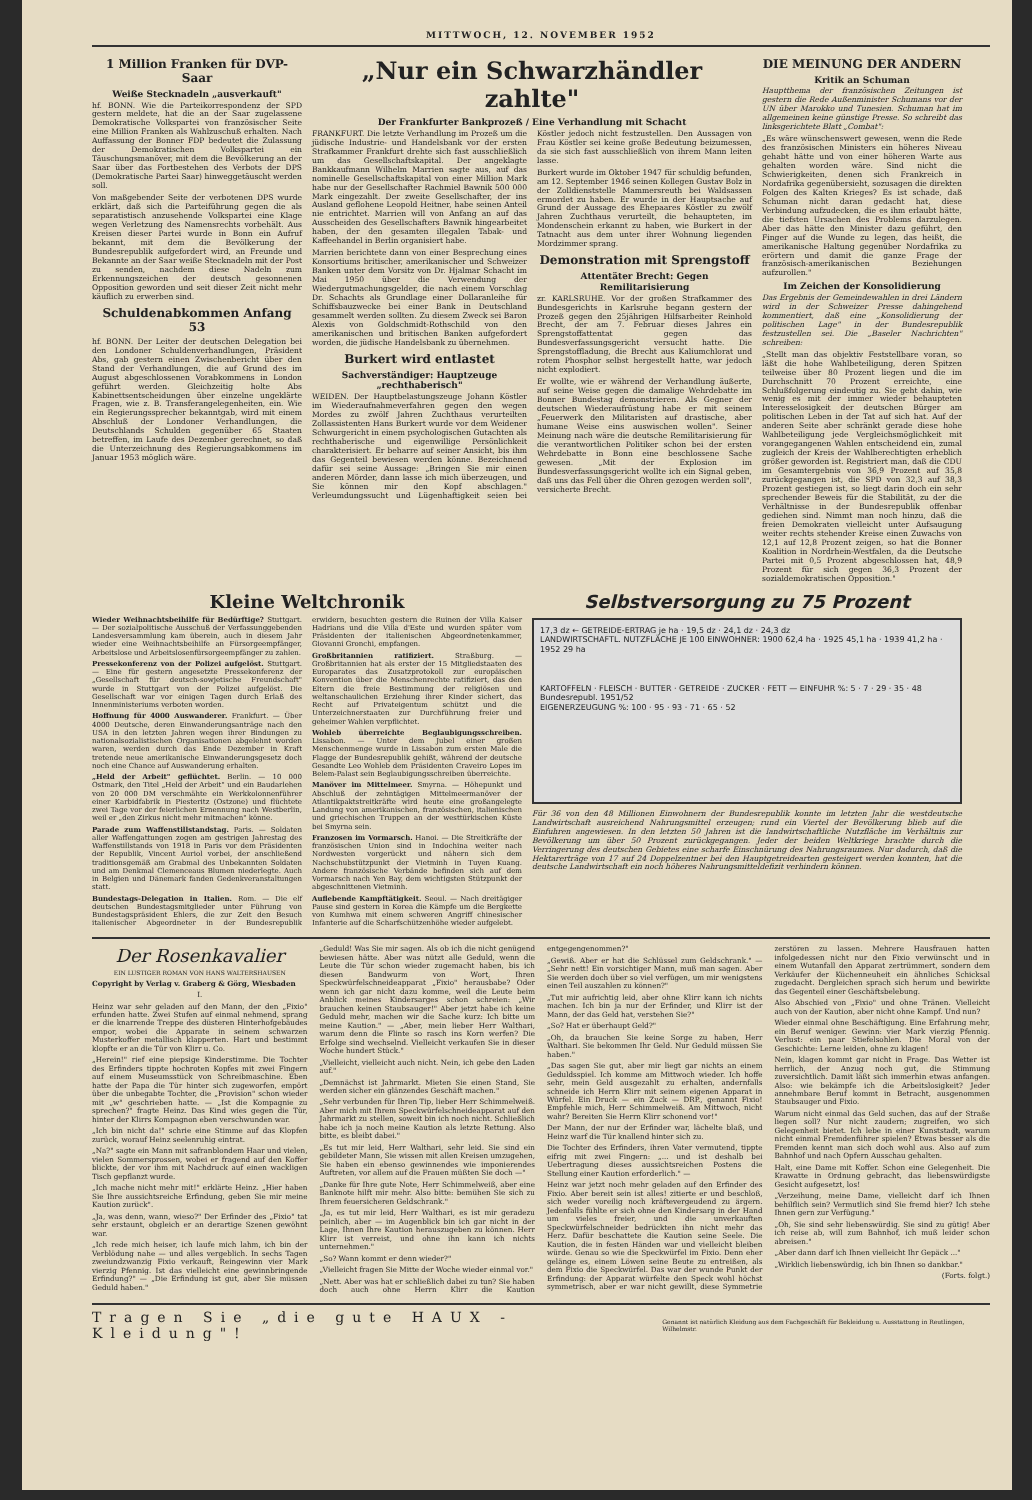MITTWOCH, 12. NOVEMBER 1952
1 Million Franken für DVP-Saar
Weiße Stecknadeln „ausverkauft"
hf. BONN. Wie die Parteikorrespondenz der SPD gestern meldete, hat die an der Saar zugelassene Demokratische Volkspartei von französischer Seite eine Million Franken als Wahlzuschuß erhalten. Nach Auffassung der Bonner FDP bedeutet die Zulassung der Demokratischen Volkspartei ein Täuschungsmanöver, mit dem die Bevölkerung an der Saar über das Fortbestehen des Verbots der DPS (Demokratische Partei Saar) hinweggetäuscht werden soll.
Von maßgebender Seite der verbotenen DPS wurde erklärt, daß sich die Parteiführung gegen die als separatistisch anzusehende Volkspartei eine Klage wegen Verletzung des Namensrechts vorbehält. Aus Kreisen dieser Partei wurde in Bonn ein Aufruf bekannt, mit dem die Bevölkerung der Bundesrepublik aufgefordert wird, an Freunde und Bekannte an der Saar weiße Stecknadeln mit der Post zu senden, nachdem diese Nadeln zum Erkennungszeichen der deutsch gesonnenen Opposition geworden und seit dieser Zeit nicht mehr käuflich zu erwerben sind.
Schuldenabkommen Anfang 53
hf. BONN. Der Leiter der deutschen Delegation bei den Londoner Schuldenverhandlungen, Präsident Abs, gab gestern einen Zwischenbericht über den Stand der Verhandlungen, die auf Grund des im August abgeschlossenen Vorabkommens in London geführt werden. Gleichzeitig holte Abs Kabinettsentscheidungen über einzelne ungeklärte Fragen, wie z. B. Transferangelegenheiten, ein. Wie ein Regierungssprecher bekanntgab, wird mit einem Abschluß der Londoner Verhandlungen, die Deutschlands Schulden gegenüber 65 Staaten betreffen, im Laufe des Dezember gerechnet, so daß die Unterzeichnung des Regierungsabkommens im Januar 1953 möglich wäre.
„Nur ein Schwarzhändler zahlte"
Der Frankfurter Bankprozeß / Eine Verhandlung mit Schacht
FRANKFURT. Die letzte Verhandlung im Prozeß um die jüdische Industrie- und Handelsbank vor der ersten Strafkammer Frankfurt drehte sich fast ausschließlich um das Gesellschaftskapital. Der angeklagte Bankkaufmann Wilhelm Marrien sagte aus, auf das nominelle Gesellschaftskapital von einer Million Mark habe nur der Gesellschafter Rachmiel Bawnik 500 000 Mark eingezahlt. Der zweite Gesellschafter, der ins Ausland geflohene Leopold Heitner, habe seinen Anteil nie entrichtet. Marrien will von Anfang an auf das Ausscheiden des Gesellschafters Bawnik hingearbeitet haben, der den gesamten illegalen Tabak- und Kaffeehandel in Berlin organisiert habe.
Marrien berichtete dann von einer Besprechung eines Konsortiums britischer, amerikanischer und Schweizer Banken unter dem Vorsitz von Dr. Hjalmar Schacht im Mai 1950 über die Verwendung der Wiedergutmachungsgelder, die nach einem Vorschlag Dr. Schachts als Grundlage einer Dollaranleihe für Schiffsbauzwecke bei einer Bank in Deutschland gesammelt werden sollten. Zu diesem Zweck sei Baron Alexis von Goldschmidt-Rothschild von den amerikanischen und britischen Banken aufgefordert worden, die jüdische Handelsbank zu übernehmen.
Burkert wird entlastet
Sachverständiger: Hauptzeuge „rechthaberisch"
WEIDEN. Der Hauptbelastungszeuge Johann Köstler im Wiederaufnahmeverfahren gegen den wegen Mordes zu zwölf Jahren Zuchthaus verurteilten Zollassistenten Hans Burkert wurde vor dem Weidener Schwurgericht in einem psychologischen Gutachten als rechthaberische und eigenwillige Persönlichkeit charakterisiert. Er beharre auf seiner Ansicht, bis ihm das Gegenteil bewiesen werden könne. Bezeichnend dafür sei seine Aussage: „Bringen Sie mir einen anderen Mörder, dann lasse ich mich überzeugen, und Sie können mir den Kopf abschlagen." Verleumdungssucht und Lügenhaftigkeit seien bei Köstler jedoch nicht festzustellen. Den Aussagen von Frau Köstler sei keine große Bedeutung beizumessen, da sie sich fast ausschließlich von ihrem Mann leiten lasse.
Burkert wurde im Oktober 1947 für schuldig befunden, am 12. September 1946 seinen Kollegen Gustav Bolz in der Zolldienststelle Mammersreuth bei Waldsassen ermordet zu haben. Er wurde in der Hauptsache auf Grund der Aussage des Ehepaares Köstler zu zwölf Jahren Zuchthaus verurteilt, die behaupteten, im Mondenschein erkannt zu haben, wie Burkert in der Tatnacht aus dem unter ihrer Wohnung liegenden Mordzimmer sprang.
Demonstration mit Sprengstoff
Attentäter Brecht: Gegen Remilitarisierung
zr. KARLSRUHE. Vor der großen Strafkammer des Bundesgerichts in Karlsruhe begann gestern der Prozeß gegen den 25jährigen Hilfsarbeiter Reinhold Brecht, der am 7. Februar dieses Jahres ein Sprengstoffattentat gegen das Bundesverfassungsgericht versucht hatte. Die Sprengstoffladung, die Brecht aus Kaliumchlorat und rotem Phosphor selbst hergestellt hatte, war jedoch nicht explodiert.
Er wollte, wie er während der Verhandlung äußerte, auf seine Weise gegen die damalige Wehrdebatte im Bonner Bundestag demonstrieren. Als Gegner der deutschen Wiederaufrüstung habe er mit seinem „Feuerwerk den Militaristen auf drastische, aber humane Weise eins auswischen wollen". Seiner Meinung nach wäre die deutsche Remilitarisierung für die verantwortlichen Politiker schon bei der ersten Wehrdebatte in Bonn eine beschlossene Sache gewesen. „Mit der Explosion im Bundesverfassungsgericht wollte ich ein Signal geben, daß uns das Fell über die Ohren gezogen werden soll", versicherte Brecht.
DIE MEINUNG DER ANDERN
Kritik an Schuman
Hauptthema der französischen Zeitungen ist gestern die Rede Außenminister Schumans vor der UN über Marokko und Tunesien. Schuman hat im allgemeinen keine günstige Presse. So schreibt das linksgerichtete Blatt „Combat":
„Es wäre wünschenswert gewesen, wenn die Rede des französischen Ministers ein höheres Niveau gehabt hätte und von einer höheren Warte aus gehalten worden wäre. Sind nicht die Schwierigkeiten, denen sich Frankreich in Nordafrika gegenübersieht, sozusagen die direkten Folgen des Kalten Krieges? Es ist schade, daß Schuman nicht daran gedacht hat, diese Verbindung aufzudecken, die es ihm erlaubt hätte, die tiefsten Ursachen des Problems darzulegen. Aber das hätte den Minister dazu geführt, den Finger auf die Wunde zu legen, das heißt, die amerikanische Haltung gegenüber Nordafrika zu erörtern und damit die ganze Frage der französisch-amerikanischen Beziehungen aufzurollen."
Im Zeichen der Konsolidierung
Das Ergebnis der Gemeindewahlen in drei Ländern wird in der Schweizer Presse dahingehend kommentiert, daß eine „Konsolidierung der politischen Lage" in der Bundesrepublik festzustellen sei. Die „Baseler Nachrichten" schreiben:
„Stellt man das objektiv Feststellbare voran, so läßt die hohe Wahlbeteiligung, deren Spitzen teilweise über 80 Prozent liegen und die im Durchschnitt 70 Prozent erreichte, eine Schlußfolgerung eindeutig zu. Sie geht dahin, wie wenig es mit der immer wieder behaupteten Interesselosigkeit der deutschen Bürger am politischen Leben in der Tat auf sich hat. Auf der anderen Seite aber schränkt gerade diese hohe Wahlbeteiligung jede Vergleichsmöglichkeit mit vorangegangenen Wahlen entscheidend ein, zumal zugleich der Kreis der Wahlberechtigten erheblich größer geworden ist. Registriert man, daß die CDU im Gesamtergebnis von 36,9 Prozent auf 35,8 zurückgegangen ist, die SPD von 32,3 auf 38,3 Prozent gestiegen ist, so liegt darin doch ein sehr sprechender Beweis für die Stabilität, zu der die Verhältnisse in der Bundesrepublik offenbar gediehen sind. Nimmt man noch hinzu, daß die freien Demokraten vielleicht unter Aufsaugung weiter rechts stehender Kreise einen Zuwachs von 12,1 auf 12,8 Prozent zeigen, so hat die Bonner Koalition in Nordrhein-Westfalen, da die Deutsche Partei mit 0,5 Prozent abgeschlossen hat, 48,9 Prozent für sich gegen 36,3 Prozent der sozialdemokratischen Opposition."
Kleine Weltchronik
Wieder Weihnachtsbeihilfe für Bedürftige? Stuttgart. — Der sozialpolitische Ausschuß der Verfassunggebenden Landesversammlung kam überein, auch in diesem Jahr wieder eine Weihnachtsbeihilfe an Fürsorgeempfänger, Arbeitslose und Arbeitslosenfürsorgeempfänger zu zahlen.
Pressekonferenz von der Polizei aufgelöst. Stuttgart. — Eine für gestern angesetzte Pressekonferenz der „Gesellschaft für deutsch-sowjetische Freundschaft" wurde in Stuttgart von der Polizei aufgelöst. Die Gesellschaft war vor einigen Tagen durch Erlaß des Innenministeriums verboten worden.
Hoffnung für 4000 Auswanderer. Frankfurt. — Über 4000 Deutsche, deren Einwanderungsanträge nach den USA in den letzten Jahren wegen ihrer Bindungen zu nationalsozialistischen Organisationen abgelehnt worden waren, werden durch das Ende Dezember in Kraft tretende neue amerikanische Einwanderungsgesetz doch noch eine Chance auf Auswanderung erhalten.
„Held der Arbeit" geflüchtet. Berlin. — 10 000 Ostmark, den Titel „Held der Arbeit" und ein Baudarlehen von 20 000 DM verschmähte ein Werkkolonnenführer einer Karbidfabrik in Piesteritz (Ostzone) und flüchtete zwei Tage vor der feierlichen Ernennung nach Westberlin, weil er „den Zirkus nicht mehr mitmachen" könne.
Parade zum Waffenstillstandstag. Paris. — Soldaten aller Waffengattungen zogen am gestrigen Jahrestag des Waffenstillstands von 1918 in Paris vor dem Präsidenten der Republik, Vincent Auriol vorbei, der anschließend traditionsgemäß am Grabmal des Unbekannten Soldaten und am Denkmal Clemenceaus Blumen niederlegte. Auch in Belgien und Dänemark fanden Gedenkveranstaltungen statt.
Bundestags-Delegation in Italien. Rom. — Die elf deutschen Bundestagsmitglieder unter Führung von Bundestagspräsident Ehlers, die zur Zeit den Besuch italienischer Abgeordneter in der Bundesrepublik erwidern, besuchten gestern die Ruinen der Villa Kaiser Hadrians und die Villa d'Este und wurden später vom Präsidenten der italienischen Abgeordnetenkammer, Giovanni Gronchi, empfangen.
Großbritannien ratifiziert. Straßburg. — Großbritannien hat als erster der 15 Mitgliedstaaten des Europarates das Zusatzprotokoll zur europäischen Konvention über die Menschenrechte ratifiziert, das den Eltern die freie Bestimmung der religiösen und weltanschaulichen Erziehung ihrer Kinder sichert, das Recht auf Privateigentum schützt und die Unterzeichnerstaaten zur Durchführung freier und geheimer Wahlen verpflichtet.
Wohleb überreichte Beglaubigungsschreiben. Lissabon. — Unter dem Jubel einer großen Menschenmenge wurde in Lissabon zum ersten Male die Flagge der Bundesrepublik gehißt, während der deutsche Gesandte Leo Wohleb dem Präsidenten Craveiro Lopes im Belem-Palast sein Beglaubigungsschreiben überreichte.
Manöver im Mittelmeer. Smyrna. — Höhepunkt und Abschluß der zehntägigen Mittelmeermanöver der Atlantikpaktstreitkräfte wird heute eine großangelegte Landung von amerikanischen, französischen, italienischen und griechischen Truppen an der westtürkischen Küste bei Smyrna sein.
Franzosen im Vormarsch. Hanoi. — Die Streitkräfte der französischen Union sind in Indochina weiter nach Nordwesten vorgerückt und nähern sich dem Nachschubstützpunkt der Vietminh in Tuyen Kuang. Andere französische Verbände befinden sich auf dem Vormarsch nach Yen Bay, dem wichtigsten Stützpunkt der abgeschnittenen Vietminh.
Auflebende Kampftätigkeit. Seoul. — Nach dreitägiger Pause sind gestern in Korea die Kämpfe um die Bergkette von Kumhwa mit einem schweren Angriff chinesischer Infanterie auf die Scharfschützenhöhe wieder aufgelebt.
Selbstversorgung zu 75 Prozent
17,3 dz ← GETREIDE-ERTRAG je ha · 19,5 dz · 24,1 dz · 24,3 dz
LANDWIRTSCHAFTL. NUTZFLÄCHE JE 100 EINWOHNER: 1900 62,4 ha · 1925 45,1 ha · 1939 41,2 ha · 1952 29 ha
KARTOFFELN · FLEISCH · BUTTER · GETREIDE · ZUCKER · FETT — EINFUHR %: 5 · 7 · 29 · 35 · 48
Bundesrepubl. 1951/52
EIGENERZEUGUNG %: 100 · 95 · 93 · 71 · 65 · 52
Für 36 von den 48 Millionen Einwohnern der Bundesrepublik konnte im letzten Jahr die westdeutsche Landwirtschaft ausreichend Nahrungsmittel erzeugen; rund ein Viertel der Bevölkerung blieb auf die Einfuhren angewiesen. In den letzten 50 Jahren ist die landwirtschaftliche Nutzfläche im Verhältnis zur Bevölkerung um über 50 Prozent zurückgegangen. Jeder der beiden Weltkriege brachte durch die Verringerung des deutschen Gebietes eine scharfe Einschnürung des Nahrungsraumes. Nur dadurch, daß die Hektarerträge von 17 auf 24 Doppelzentner bei den Hauptgetreidearten gesteigert werden konnten, hat die deutsche Landwirtschaft ein noch höheres Nahrungsmitteldefizit verhindern können.
Der Rosenkavalier
EIN LUSTIGER ROMAN VON HANS WALTERSHAUSEN
Copyright by Verlag v. Graberg & Görg, Wiesbaden
I.
Heinz war sehr geladen auf den Mann, der den „Fixio" erfunden hatte. Zwei Stufen auf einmal nehmend, sprang er die knarrende Treppe des düsteren Hinterhofgebäudes empor, wobei die Apparate in seinem schwarzen Musterkoffer metallisch klapperten. Hart und bestimmt klopfte er an die Tür von Klirr u. Co.
„Herein!" rief eine piepsige Kinderstimme. Die Tochter des Erfinders tippte hochroten Kopfes mit zwei Fingern auf einem Museumsstück von Schreibmaschine. Eben hatte der Papa die Tür hinter sich zugeworfen, empört über die unbegabte Tochter, die „Provision" schon wieder mit „w" geschrieben hatte. — „Ist die Kompagnie zu sprechen?" fragte Heinz. Das Kind wies gegen die Tür, hinter der Klirrs Kompagnon eben verschwunden war.
„Ich bin nicht da!" schrie eine Stimme auf das Klopfen zurück, worauf Heinz seelenruhig eintrat.
„Na?" sagte ein Mann mit safranblondem Haar und vielen, vielen Sommersprossen, wobei er fragend auf den Koffer blickte, der vor ihm mit Nachdruck auf einen wackligen Tisch gepflanzt wurde.
„Ich mache nicht mehr mit!" erklärte Heinz. „Hier haben Sie Ihre aussichtsreiche Erfindung, geben Sie mir meine Kaution zurück".
„Ja, was denn, wann, wieso?" Der Erfinder des „Fixio" tat sehr erstaunt, obgleich er an derartige Szenen gewöhnt war.
„Ich rede mich heiser, ich laufe mich lahm, ich bin der Verblödung nahe — und alles vergeblich. In sechs Tagen zweiundzwanzig Fixio verkauft, Reingewinn vier Mark vierzig Pfennig. Ist das vielleicht eine gewinnbringende Erfindung?" — „Die Erfindung ist gut, aber Sie müssen Geduld haben."
„Geduld! Was Sie mir sagen. Als ob ich die nicht genügend bewiesen hätte. Aber was nützt alle Geduld, wenn die Leute die Tür schon wieder zugemacht haben, bis ich diesen Bandwurm von Wort, Ihren Speckwürfelschneideapparat „Fixio" herausbabe? Oder wenn ich gar nicht dazu komme, weil die Leute beim Anblick meines Kindersarges schon schreien: „Wir brauchen keinen Staubsauger!" Aber jetzt habe ich keine Geduld mehr, machen wir die Sache kurz: Ich bitte um meine Kaution." — „Aber, mein lieber Herr Walthari, warum denn die Flinte so rasch ins Korn werfen? Die Erfolge sind wechselnd. Vielleicht verkaufen Sie in dieser Woche hundert Stück."
„Vielleicht, vielleicht auch nicht. Nein, ich gebe den Laden auf."
„Demnächst ist Jahrmarkt. Mieten Sie einen Stand, Sie werden sicher ein glänzendes Geschäft machen."
„Sehr verbunden für Ihren Tip, lieber Herr Schimmelweiß. Aber mich mit Ihrem Speckwürfelschneideapparat auf den Jahrmarkt zu stellen, soweit bin ich noch nicht. Schließlich habe ich ja noch meine Kaution als letzte Rettung. Also bitte, es bleibt dabei."
„Es tut mir leid, Herr Walthari, sehr leid. Sie sind ein gebildeter Mann, Sie wissen mit allen Kreisen umzugehen, Sie haben ein ebenso gewinnendes wie imponierendes Auftreten, vor allem auf die Frauen müßten Sie doch —"
„Danke für Ihre gute Note, Herr Schimmelweiß, aber eine Banknote hilft mir mehr. Also bitte: bemühen Sie sich zu Ihrem feuersicheren Geldschrank."
„Ja, es tut mir leid, Herr Walthari, es ist mir geradezu peinlich, aber — im Augenblick bin ich gar nicht in der Lage, Ihnen Ihre Kaution herauszugeben zu können. Herr Klirr ist verreist, und ohne ihn kann ich nichts unternehmen."
„So? Wann kommt er denn wieder?"
„Vielleicht fragen Sie Mitte der Woche wieder einmal vor."
„Nett. Aber was hat er schließlich dabei zu tun? Sie haben doch auch ohne Herrn Klirr die Kaution entgegengenommen?"
„Gewiß. Aber er hat die Schlüssel zum Geldschrank." — „Sehr nett! Ein vorsichtiger Mann, muß man sagen. Aber Sie werden doch über so viel verfügen, um mir wenigstens einen Teil auszahlen zu können?"
„Tut mir aufrichtig leid, aber ohne Klirr kann ich nichts machen. Ich bin ja nur der Erfinder, und Klirr ist der Mann, der das Geld hat, verstehen Sie?"
„So? Hat er überhaupt Geld?"
„Oh, da brauchen Sie keine Sorge zu haben, Herr Walthari. Sie bekommen Ihr Geld. Nur Geduld müssen Sie haben."
„Das sagen Sie gut, aber mir liegt gar nichts an einem Geduldsspiel. Ich komme am Mittwoch wieder. Ich hoffe sehr, mein Geld ausgezahlt zu erhalten, andernfalls schneide ich Herrn Klirr mit seinem eigenen Apparat in Würfel. Ein Druck — ein Zuck — DRP., genannt Fixio! Empfehle mich, Herr Schimmelweiß. Am Mittwoch, nicht wahr? Bereiten Sie Herrn Klirr schonend vor!"
Der Mann, der nur der Erfinder war, lächelte blaß, und Heinz warf die Tür knallend hinter sich zu.
Die Tochter des Erfinders, ihren Vater vermutend, tippte eifrig mit zwei Fingern: „... und ist deshalb bei Uebertragung dieses aussichtsreichen Postens die Stellung einer Kaution erforderlich." —
Heinz war jetzt noch mehr geladen auf den Erfinder des Fixio. Aber bereit sein ist alles! zitierte er und beschloß, sich weder voreilig noch kräftevergeudend zu ärgern. Jedenfalls fühlte er sich ohne den Kindersarg in der Hand um vieles freier, und die unverkauften Speckwürfelschneider bedrückten ihn nicht mehr das Herz. Dafür beschattete die Kaution seine Seele. Die Kaution, die in festen Händen war und vielleicht bleiben würde. Genau so wie die Speckwürfel im Fixio. Denn eher gelänge es, einem Löwen seine Beute zu entreißen, als dem Fixio die Speckwürfel. Das war der wunde Punkt der Erfindung: der Apparat würfelte den Speck wohl höchst symmetrisch, aber er war nicht gewillt, diese Symmetrie zerstören zu lassen. Mehrere Hausfrauen hatten infolgedessen nicht nur den Fixio verwünscht und in einem Wutanfall den Apparat zertrümmert, sondern dem Verkäufer der Küchenneuheit ein ähnliches Schicksal zugedacht. Dergleichen sprach sich herum und bewirkte das Gegenteil einer Geschäftsbelebung.
Also Abschied von „Fixio" und ohne Tränen. Vielleicht auch von der Kaution, aber nicht ohne Kampf. Und nun?
Wieder einmal ohne Beschäftigung. Eine Erfahrung mehr, ein Beruf weniger. Gewinn: vier Mark vierzig Pfennig. Verlust: ein paar Stiefelsohlen. Die Moral von der Geschichte: Lerne leiden, ohne zu klagen!
Nein, klagen kommt gar nicht in Frage. Das Wetter ist herrlich, der Anzug noch gut, die Stimmung zuversichtlich. Damit läßt sich immerhin etwas anfangen. Also: wie bekämpfe ich die Arbeitslosigkeit? Jeder annehmbare Beruf kommt in Betracht, ausgenommen Staubsauger und Fixio.
Warum nicht einmal das Geld suchen, das auf der Straße liegen soll? Nur nicht zaudern; zugreifen, wo sich Gelegenheit bietet. Ich lebe in einer Kunststadt, warum nicht einmal Fremdenführer spielen? Etwas besser als die Fremden kennt man sich doch wohl aus. Also auf zum Bahnhof und nach Opfern Ausschau gehalten.
Halt, eine Dame mit Koffer. Schon eine Gelegenheit. Die Krawatte in Ordnung gebracht, das liebenswürdigste Gesicht aufgesetzt, los!
„Verzeihung, meine Dame, vielleicht darf ich Ihnen behilflich sein? Vermutlich sind Sie fremd hier? Ich stehe Ihnen gern zur Verfügung."
„Oh, Sie sind sehr liebenswürdig. Sie sind zu gütig! Aber ich reise ab, will zum Bahnhof, ich muß leider schon abreisen."
„Aber dann darf ich Ihnen vielleicht Ihr Gepäck ..."
„Wirklich liebenswürdig, ich bin Ihnen so dankbar."
(Forts. folgt.)
Tragen Sie „die gute HAUX - Kleidung"! Genannt ist natürlich Kleidung aus dem Fachgeschäft für Bekleidung u. Ausstattung in Reutlingen, Wilhelmstr.